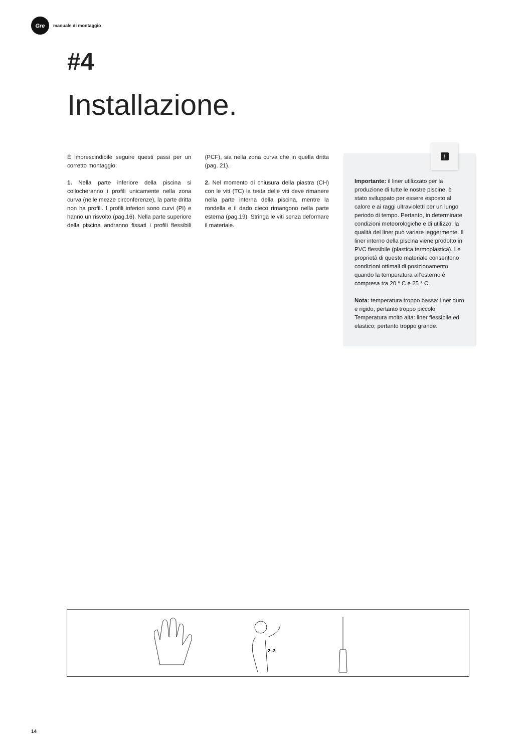Gre
manuale di montaggio
#4
Installazione.
È imprescindibile seguire questi passi per un corretto montaggio:
1. Nella parte inferiore della piscina si collocheranno i profili unicamente nella zona curva (nelle mezze circonferenze), la parte dritta non ha profili. I profili inferiori sono curvi (PI) e hanno un risvolto (pag.16). Nella parte superiore della piscina andranno fissati i profili flessibili (PCF), sia nella zona curva che in quella dritta (pag. 21).
2. Nel momento di chiusura della piastra (CH) con le viti (TC) la testa delle viti deve rimanere nella parte interna della piscina, mentre la rondella e il dado cieco rimangono nella parte esterna (pag.19). Stringa le viti senza deformare il materiale.
Importante: il liner utilizzato per la produzione di tutte le nostre piscine, è stato sviluppato per essere esposto al calore e ai raggi ultravioletti per un lungo periodo di tempo. Pertanto, in determinate condizioni meteorologiche e di utilizzo, la qualità del liner può variare leggermente. Il liner interno della piscina viene prodotto in PVC flessibile (plastica termoplastica). Le proprietà di questo materiale consentono condizioni ottimali di posizionamento quando la temperatura all’esterno è compresa tra 20 ° C e 25 ° C.
Nota: temperatura troppo bassa: liner duro e rigido; pertanto troppo piccolo. Temperatura molto alta: liner flessibile ed elastico; pertanto troppo grande.
!
2 -3
14